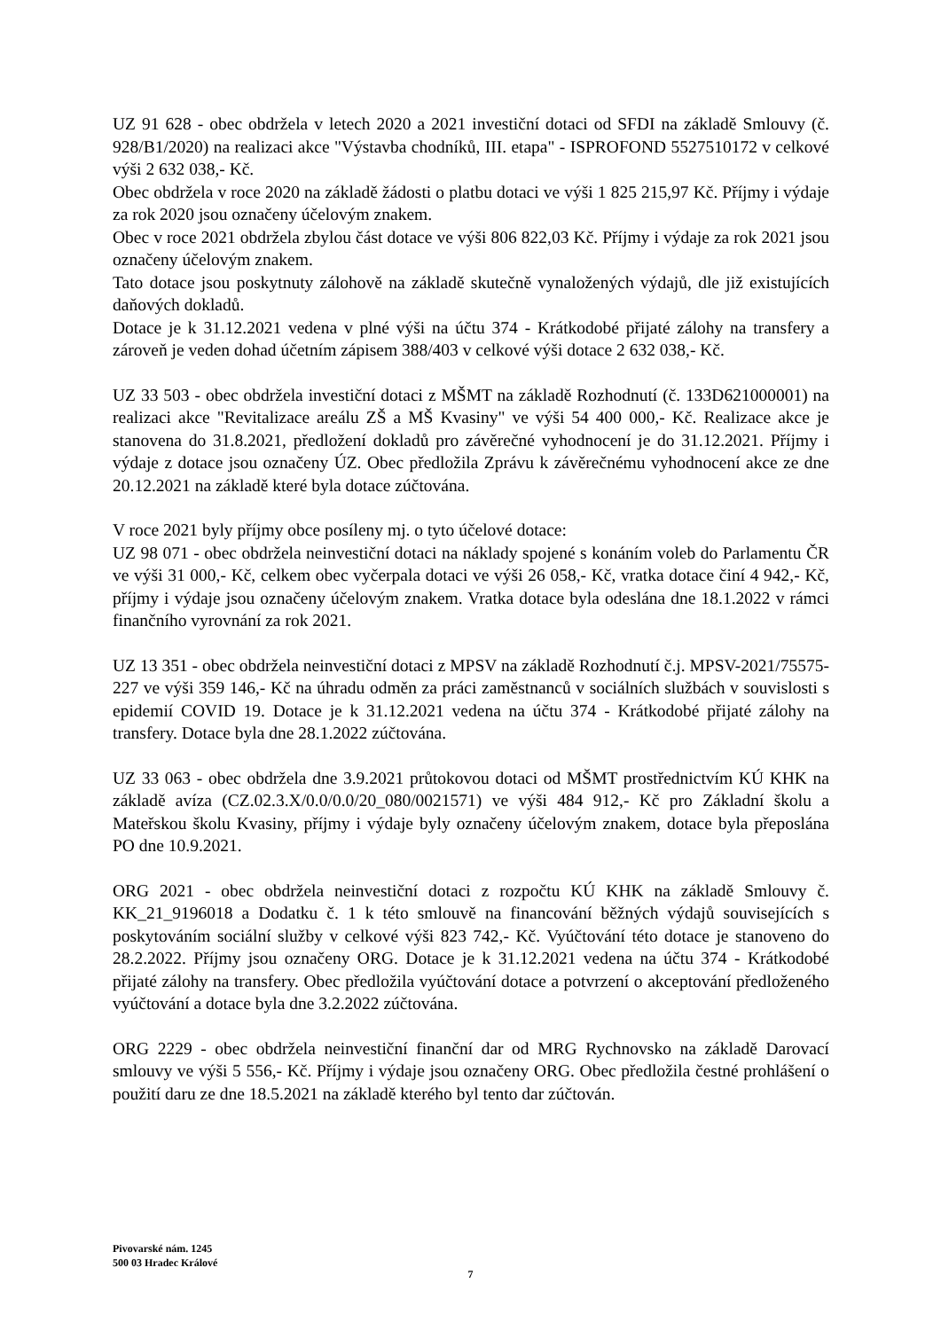UZ 91 628 - obec obdržela v letech 2020 a 2021 investiční dotaci od SFDI na základě Smlouvy (č. 928/B1/2020) na realizaci akce "Výstavba chodníků, III. etapa" - ISPROFOND 5527510172 v celkové výši 2 632 038,- Kč.
Obec obdržela v roce 2020 na základě žádosti o platbu dotaci ve výši 1 825 215,97 Kč. Příjmy i výdaje za rok 2020 jsou označeny účelovým znakem.
Obec v roce 2021 obdržela zbylou část dotace ve výši 806 822,03 Kč. Příjmy i výdaje za rok 2021 jsou označeny účelovým znakem.
Tato dotace jsou poskytnuty zálohově na základě skutečně vynaložených výdajů, dle již existujících daňových dokladů.
Dotace je k 31.12.2021 vedena v plné výši na účtu 374 - Krátkodobé přijaté zálohy na transfery a zároveň je veden dohad účetním zápisem 388/403 v celkové výši dotace 2 632 038,- Kč.
UZ 33 503 - obec obdržela investiční dotaci z MŠMT na základě Rozhodnutí (č. 133D621000001) na realizaci akce "Revitalizace areálu ZŠ a MŠ Kvasiny" ve výši 54 400 000,- Kč. Realizace akce je stanovena do 31.8.2021, předložení dokladů pro závěrečné vyhodnocení je do 31.12.2021. Příjmy i výdaje z dotace jsou označeny ÚZ. Obec předložila Zprávu k závěrečnému vyhodnocení akce ze dne 20.12.2021 na základě které byla dotace zúčtována.
V roce 2021 byly příjmy obce posíleny mj. o tyto účelové dotace:
UZ 98 071 - obec obdržela neinvestiční dotaci na náklady spojené s konáním voleb do Parlamentu ČR ve výši 31 000,- Kč, celkem obec vyčerpala dotaci ve výši 26 058,- Kč, vratka dotace činí 4 942,- Kč, příjmy i výdaje jsou označeny účelovým znakem. Vratka dotace byla odeslána dne 18.1.2022 v rámci finančního vyrovnání za rok 2021.
UZ 13 351 - obec obdržela neinvestiční dotaci z MPSV na základě Rozhodnutí č.j. MPSV-2021/75575-227 ve výši 359 146,- Kč na úhradu odměn za práci zaměstnanců v sociálních službách v souvislosti s epidemií COVID 19. Dotace je k 31.12.2021 vedena na účtu 374 - Krátkodobé přijaté zálohy na transfery. Dotace byla dne 28.1.2022 zúčtována.
UZ 33 063 - obec obdržela dne 3.9.2021 průtokovou dotaci od MŠMT prostřednictvím KÚ KHK na základě avíza (CZ.02.3.X/0.0/0.0/20_080/0021571) ve výši 484 912,- Kč pro Základní školu a Mateřskou školu Kvasiny, příjmy i výdaje byly označeny účelovým znakem, dotace byla přeposlána PO dne 10.9.2021.
ORG 2021 - obec obdržela neinvestiční dotaci z rozpočtu KÚ KHK na základě Smlouvy č. KK_21_9196018 a Dodatku č. 1 k této smlouvě na financování běžných výdajů souvisejících s poskytováním sociální služby v celkové výši 823 742,- Kč. Vyúčtování této dotace je stanoveno do 28.2.2022. Příjmy jsou označeny ORG. Dotace je k 31.12.2021 vedena na účtu 374 - Krátkodobé přijaté zálohy na transfery. Obec předložila vyúčtování dotace a potvrzení o akceptování předloženého vyúčtování a dotace byla dne 3.2.2022 zúčtována.
ORG 2229 - obec obdržela neinvestiční finanční dar od MRG Rychnovsko na základě Darovací smlouvy ve výši 5 556,- Kč. Příjmy i výdaje jsou označeny ORG. Obec předložila čestné prohlášení o použití daru ze dne 18.5.2021 na základě kterého byl tento dar zúčtován.
Pivovarské nám. 1245
500 03 Hradec Králové
7